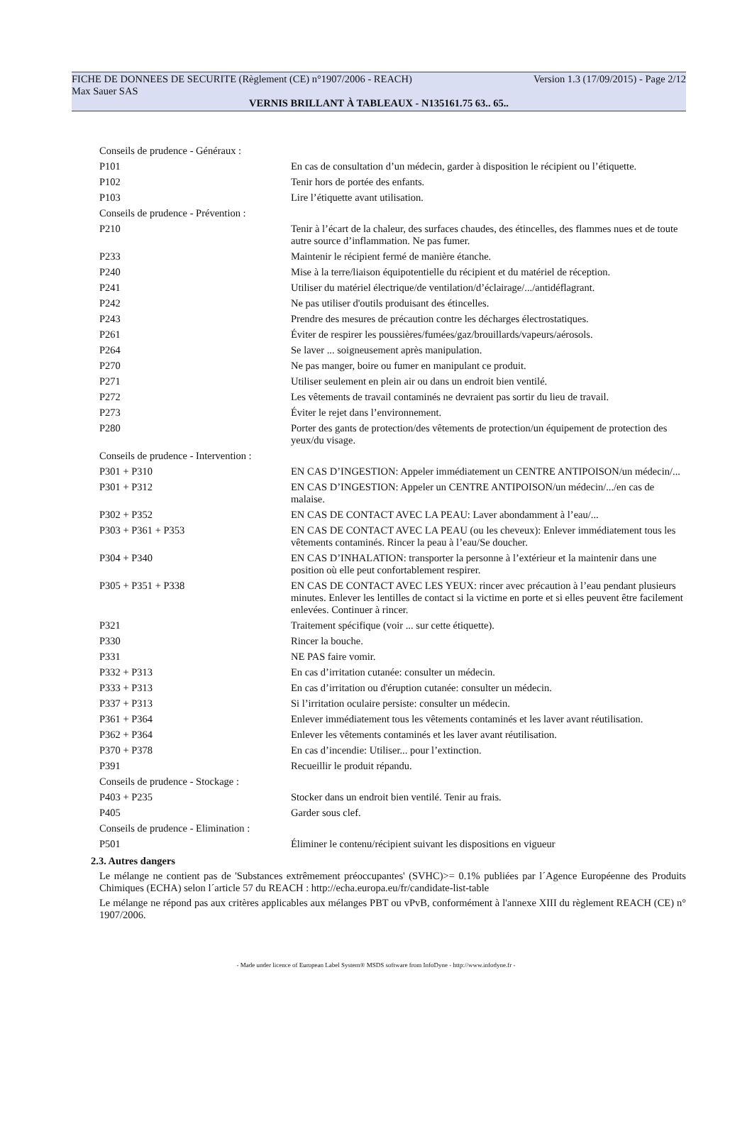FICHE DE DONNEES DE SECURITE (Règlement (CE) n°1907/2006 - REACH) Version 1.3 (17/09/2015) - Page 2/12
Max Sauer SAS
VERNIS BRILLANT À TABLEAUX - N135161.75 63.. 65..
| Conseils de prudence - Généraux : | |
| P101 | En cas de consultation d’un médecin, garder à disposition le récipient ou l’étiquette. |
| P102 | Tenir hors de portée des enfants. |
| P103 | Lire l’étiquette avant utilisation. |
| Conseils de prudence - Prévention : | |
| P210 | Tenir à l’écart de la chaleur, des surfaces chaudes, des étincelles, des flammes nues et de toute autre source d’inflammation. Ne pas fumer. |
| P233 | Maintenir le récipient fermé de manière étanche. |
| P240 | Mise à la terre/liaison équipotentielle du récipient et du matériel de réception. |
| P241 | Utiliser du matériel électrique/de ventilation/d’éclairage/.../antidéflagrant. |
| P242 | Ne pas utiliser d'outils produisant des étincelles. |
| P243 | Prendre des mesures de précaution contre les décharges électrostatiques. |
| P261 | Éviter de respirer les poussières/fumées/gaz/brouillards/vapeurs/aérosols. |
| P264 | Se laver ... soigneusement après manipulation. |
| P270 | Ne pas manger, boire ou fumer en manipulant ce produit. |
| P271 | Utiliser seulement en plein air ou dans un endroit bien ventilé. |
| P272 | Les vêtements de travail contaminés ne devraient pas sortir du lieu de travail. |
| P273 | Éviter le rejet dans l’environnement. |
| P280 | Porter des gants de protection/des vêtements de protection/un équipement de protection des yeux/du visage. |
| Conseils de prudence - Intervention : | |
| P301 + P310 | EN CAS D’INGESTION: Appeler immédiatement un CENTRE ANTIPOISON/un médecin/... |
| P301 + P312 | EN CAS D’INGESTION: Appeler un CENTRE ANTIPOISON/un médecin/.../en cas de malaise. |
| P302 + P352 | EN CAS DE CONTACT AVEC LA PEAU: Laver abondamment à l’eau/... |
| P303 + P361 + P353 | EN CAS DE CONTACT AVEC LA PEAU (ou les cheveux): Enlever immédiatement tous les vêtements contaminés. Rincer la peau à l’eau/Se doucher. |
| P304 + P340 | EN CAS D’INHALATION: transporter la personne à l’extérieur et la maintenir dans une position où elle peut confortablement respirer. |
| P305 + P351 + P338 | EN CAS DE CONTACT AVEC LES YEUX: rincer avec précaution à l’eau pendant plusieurs minutes. Enlever les lentilles de contact si la victime en porte et si elles peuvent être facilement enlevées. Continuer à rincer. |
| P321 | Traitement spécifique (voir ... sur cette étiquette). |
| P330 | Rincer la bouche. |
| P331 | NE PAS faire vomir. |
| P332 + P313 | En cas d’irritation cutanée: consulter un médecin. |
| P333 + P313 | En cas d’irritation ou d'éruption cutanée: consulter un médecin. |
| P337 + P313 | Si l’irritation oculaire persiste: consulter un médecin. |
| P361 + P364 | Enlever immédiatement tous les vêtements contaminés et les laver avant réutilisation. |
| P362 + P364 | Enlever les vêtements contaminés et les laver avant réutilisation. |
| P370 + P378 | En cas d’incendie: Utiliser... pour l’extinction. |
| P391 | Recueillir le produit répandu. |
| Conseils de prudence - Stockage : | |
| P403 + P235 | Stocker dans un endroit bien ventilé. Tenir au frais. |
| P405 | Garder sous clef. |
| Conseils de prudence - Elimination : | |
| P501 | Éliminer le contenu/récipient suivant les dispositions en vigueur |
2.3. Autres dangers
Le mélange ne contient pas de 'Substances extrêmement préoccupantes' (SVHC)>= 0.1% publiées par l´Agence Européenne des Produits Chimiques (ECHA) selon l´article 57 du REACH : http://echa.europa.eu/fr/candidate-list-table
Le mélange ne répond pas aux critères applicables aux mélanges PBT ou vPvB, conformément à l'annexe XIII du règlement REACH (CE) n° 1907/2006.
- Made under licence of European Label System® MSDS software from InfoDyne - http://www.infodyne.fr -